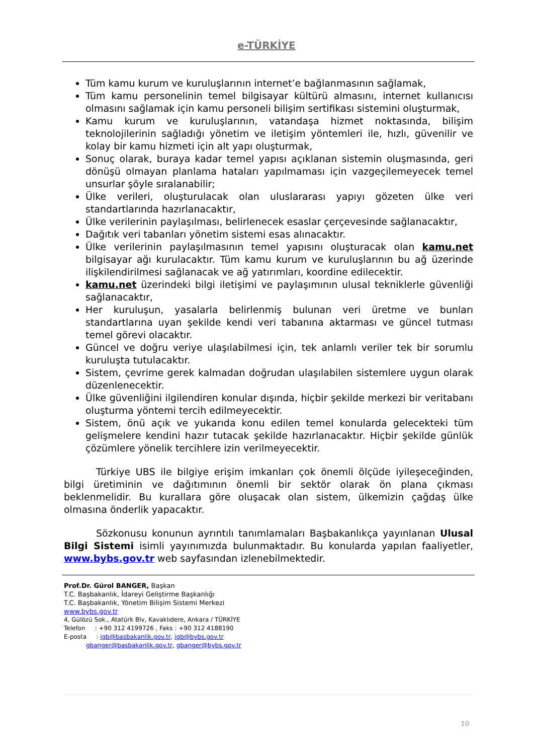e-TÜRKİYE
Tüm kamu kurum ve kuruluşlarının internet’e bağlanmasının sağlamak,
Tüm kamu personelinin temel bilgisayar kültürü almasını, internet kullanıcısı olmasını sağlamak için kamu personeli bilişim sertifikası sistemini oluşturmak,
Kamu kurum ve kuruluşlarının, vatandaşa hizmet noktasında, bilişim teknolojilerinin sağladığı yönetim ve iletişim yöntemleri ile, hızlı, güvenilir ve kolay bir kamu hizmeti için alt yapı oluşturmak,
Sonuç olarak, buraya kadar temel yapısı açıklanan sistemin oluşmasında, geri dönüşü olmayan planlama hataları yapılmaması için vazgeçilemeyecek temel unsurlar şöyle sıralanabilir;
Ülke verileri, oluşturulacak olan uluslararası yapıyı gözeten ülke veri standartlarında hazırlanacaktır,
Ülke verilerinin paylaşılması, belirlenecek esaslar çerçevesinde sağlanacaktır,
Dağıtık veri tabanları yönetim sistemi esas alınacaktır.
Ülke verilerinin paylaşılmasının temel yapısını oluşturacak olan kamu.net bilgisayar ağı kurulacaktır. Tüm kamu kurum ve kuruluşlarının bu ağ üzerinde ilişkilendirilmesi sağlanacak ve ağ yatırımları, koordine edilecektir.
kamu.net üzerindeki bilgi iletişimi ve paylaşımının ulusal tekniklerle güvenliği sağlanacaktır,
Her kuruluşun, yasalarla belirlenmiş bulunan veri üretme ve bunları standartlarına uyan şekilde kendi veri tabanına aktarması ve güncel tutması temel görevi olacaktır.
Güncel ve doğru veriye ulaşılabilmesi için, tek anlamlı veriler tek bir sorumlu kuruluşta tutulacaktır.
Sistem, çevrime gerek kalmadan doğrudan ulaşılabilen sistemlere uygun olarak düzenlenecektir.
Ülke güvenliğini ilgilendiren konular dışında, hiçbir şekilde merkezi bir veritabanı oluşturma yöntemi tercih edilmeyecektir.
Sistem, önü açık ve yukarıda konu edilen temel konularda gelecekteki tüm gelişmelere kendini hazır tutacak şekilde hazırlanacaktır. Hiçbir şekilde günlük çözümlere yönelik tercihlere izin verilmeyecektir.
Türkiye UBS ile bilgiye erişim imkanları çok önemli ölçüde iyileşeceğinden, bilgi üretiminin ve dağıtımının önemli bir sektör olarak ön plana çıkması beklenmelidir. Bu kurallara göre oluşacak olan sistem, ülkemizin çağdaş ülke olmasına önderlik yapacaktır.
Sözkonusu konunun ayrıntılı tanımlamaları Başbakanlıkça yayınlanan Ulusal Bilgi Sistemi isimli yayınımızda bulunmaktadır. Bu konularda yapılan faaliyetler, www.bybs.gov.tr web sayfasından izlenebilmektedir.
Prof.Dr. Gürol BANGER, Başkan
T.C. Başbakanlık, İdareyi Geliştirme Başkanlığı
T.C. Başbakanlık, Yönetim Bilişim Sistemi Merkezi
www.bybs.gov.tr
4, Gülözü Sok., Atatürk Blv, Kavaklıdere, Ankara / TÜRKİYE
Telefon : +90 312 4199726 , Faks : +90 312 4188190
E-posta : igb@basbakanlik.gov.tr, igb@bybs.gov.tr
gbanger@basbakanlik.gov.tr, gbanger@bybs.gov.tr
10